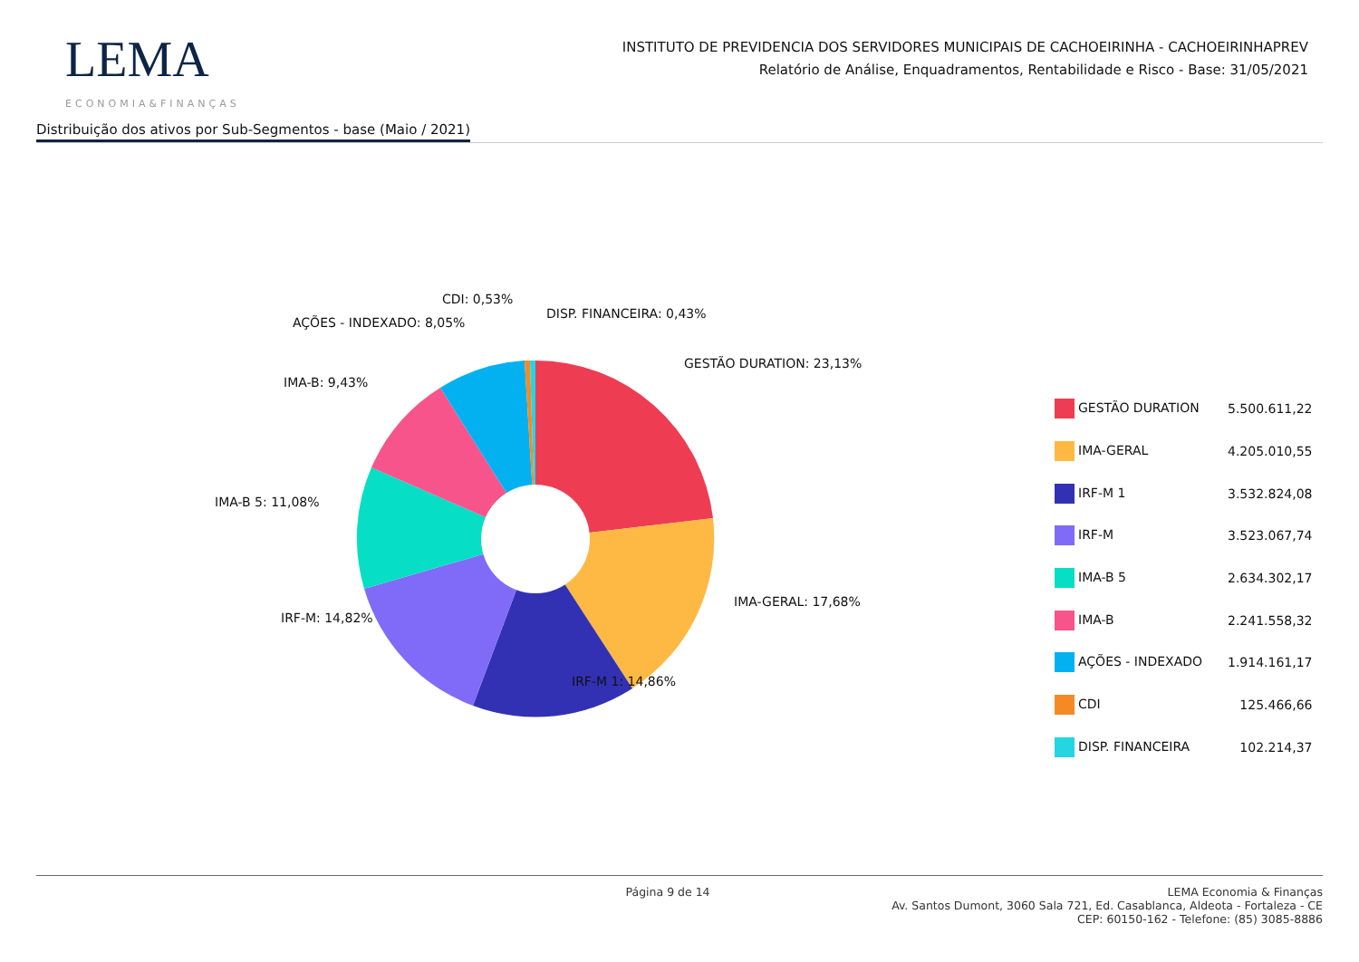LEMA
ECONOMIA&FINANÇAS
INSTITUTO DE PREVIDENCIA DOS SERVIDORES MUNICIPAIS DE CACHOEIRINHA - CACHOEIRINHAPREV
Relatório de Análise, Enquadramentos, Rentabilidade e Risco - Base: 31/05/2021
Distribuição dos ativos por Sub-Segmentos - base (Maio / 2021)
CDI: 0,53%
DISP. FINANCEIRA: 0,43%
AÇÕES - INDEXADO: 8,05%
GESTÃO DURATION: 23,13%
IMA-B: 9,43%
IMA-B 5: 11,08%
IMA-GERAL: 17,68%
IRF-M: 14,82%
IRF-M 1: 14,86%
| GESTÃO DURATION | 5.500.611,22 |
| IMA-GERAL | 4.205.010,55 |
| IRF-M 1 | 3.532.824,08 |
| IRF-M | 3.523.067,74 |
| IMA-B 5 | 2.634.302,17 |
| IMA-B | 2.241.558,32 |
| AÇÕES - INDEXADO | 1.914.161,17 |
| CDI | 125.466,66 |
| DISP. FINANCEIRA | 102.214,37 |
Página 9 de 14 LEMA Economia & Finanças
Av. Santos Dumont, 3060 Sala 721, Ed. Casablanca, Aldeota - Fortaleza - CE
CEP: 60150-162 - Telefone: (85) 3085-8886